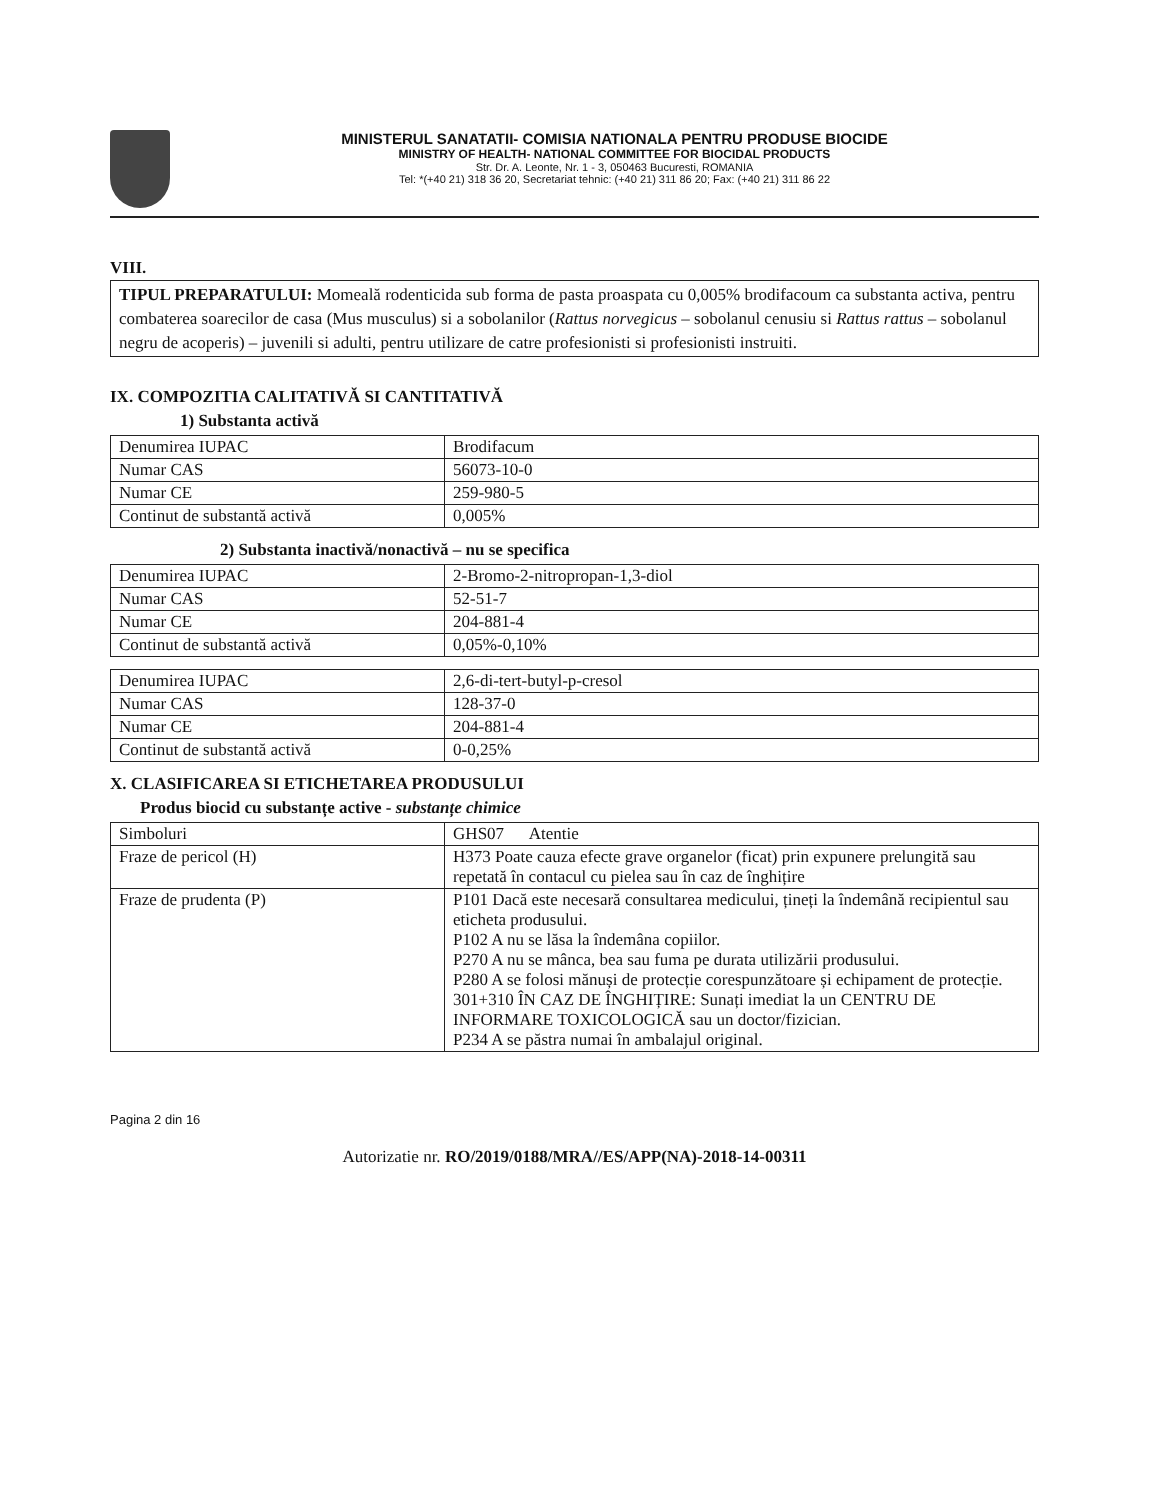MINISTERUL SANATATII- COMISIA NATIONALA PENTRU PRODUSE BIOCIDE
MINISTRY OF HEALTH- NATIONAL COMMITTEE FOR BIOCIDAL PRODUCTS
Str. Dr. A. Leonte, Nr. 1 - 3, 050463 Bucuresti, ROMANIA
Tel: *(+40 21) 318 36 20, Secretariat tehnic: (+40 21) 311 86 20; Fax: (+40 21) 311 86 22
VIII.
TIPUL PREPARATULUI: Momeală rodenticida sub forma de pasta proaspata cu 0,005% brodifacoum ca substanta activa, pentru combaterea soarecilor de casa (Mus musculus) si a sobolanilor (Rattus norvegicus – sobolanul cenusiu si Rattus rattus – sobolanul negru de acoperis) – juvenili si adulti, pentru utilizare de catre profesionisti si profesionisti instruiti.
IX. COMPOZITIA CALITATIVĂ SI CANTITATIVĂ
1) Substanta activă
| Denumirea IUPAC | Brodifacum |
| Numar CAS | 56073-10-0 |
| Numar CE | 259-980-5 |
| Continut de substantă activă | 0,005% |
2) Substanta inactivă/nonactivă – nu se specifica
| Denumirea IUPAC | 2-Bromo-2-nitropropan-1,3-diol |
| Numar CAS | 52-51-7 |
| Numar CE | 204-881-4 |
| Continut de substantă activă | 0,05%-0,10% |
| Denumirea IUPAC | 2,6-di-tert-butyl-p-cresol |
| Numar CAS | 128-37-0 |
| Numar CE | 204-881-4 |
| Continut de substantă activă | 0-0,25% |
X. CLASIFICAREA SI ETICHETAREA PRODUSULUI
Produs biocid cu substanțe active - substanțe chimice
| Simboluri | GHS07 Atentie |
| Fraze de pericol (H) | H373 Poate cauza efecte grave organelor (ficat) prin expunere prelungită sau repetată în contacul cu pielea sau în caz de înghițire |
| Fraze de prudenta (P) | P101 Dacă este necesară consultarea medicului, țineți la îndemână recipientul sau eticheta produsului. P102 A nu se lăsa la îndemâna copiilor. P270 A nu se mânca, bea sau fuma pe durata utilizării produsului. P280 A se folosi mănuși de protecție corespunzătoare și echipament de protecție. 301+310 ÎN CAZ DE ÎNGHIȚIRE: Sunați imediat la un CENTRU DE INFORMARE TOXICOLOGICĂ sau un doctor/fizician. P234 A se păstra numai în ambalajul original. |
Pagina 2 din 16
Autorizatie nr. RO/2019/0188/MRA//ES/APP(NA)-2018-14-00311